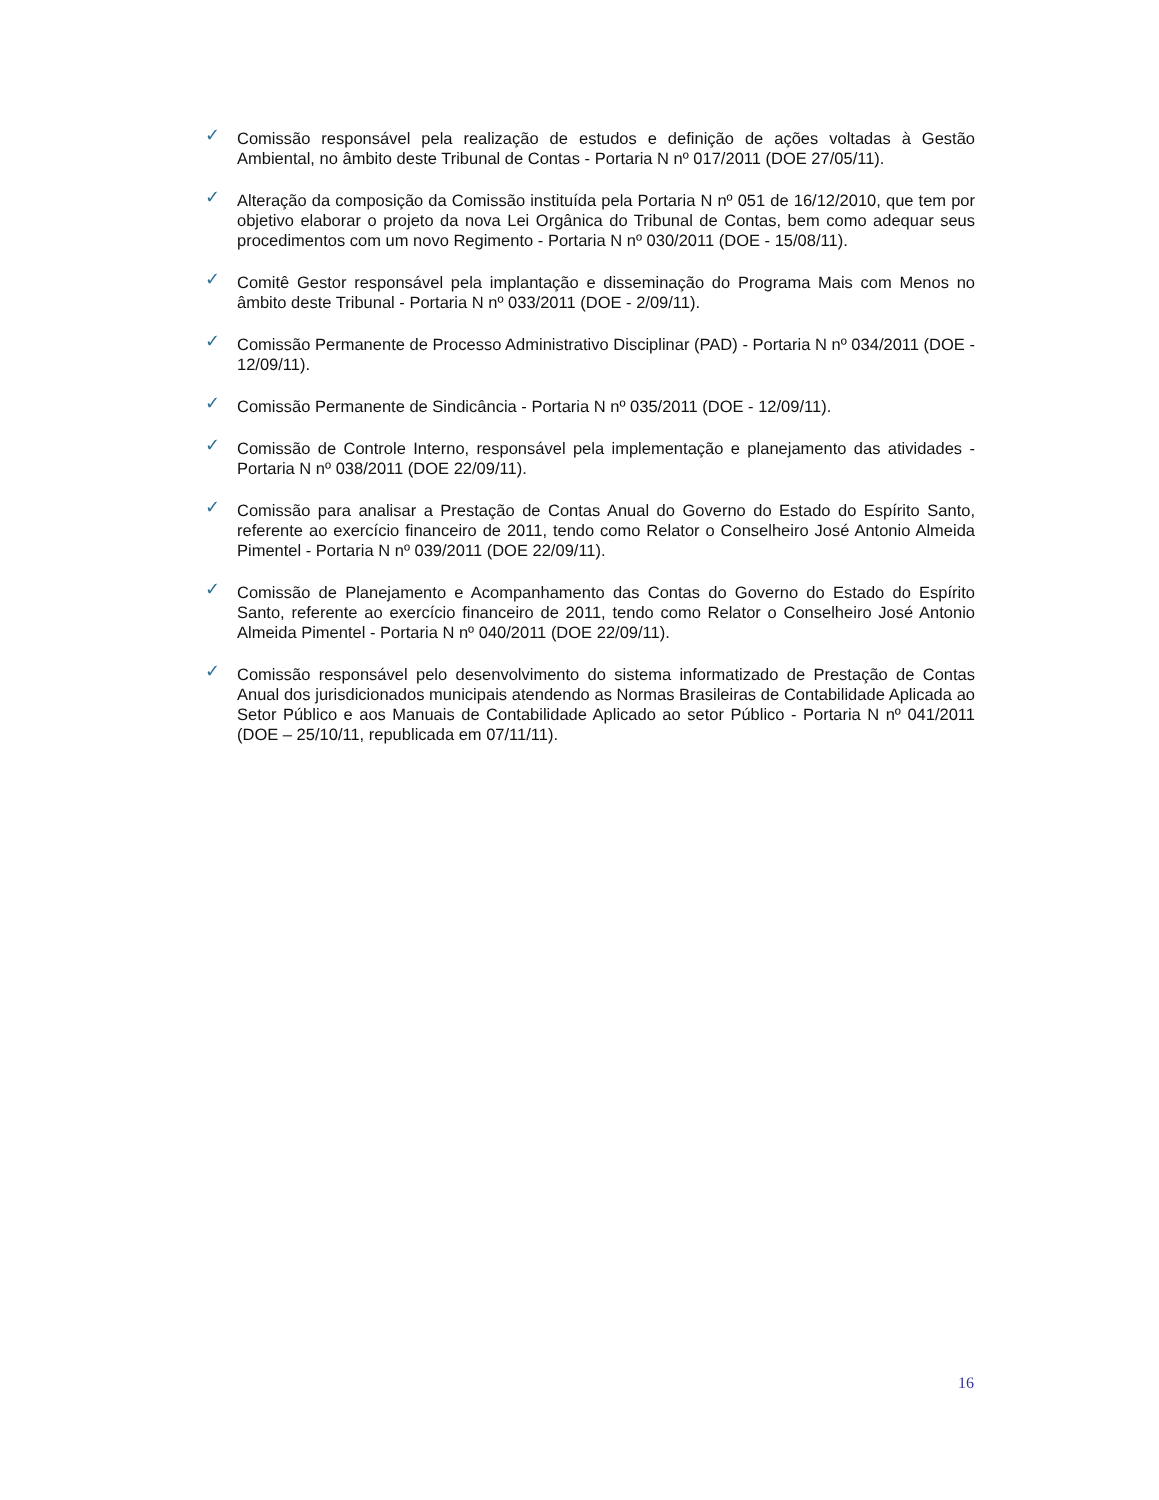✓ Comissão responsável pela realização de estudos e definição de ações voltadas à Gestão Ambiental, no âmbito deste Tribunal de Contas - Portaria N nº 017/2011 (DOE 27/05/11).
✓ Alteração da composição da Comissão instituída pela Portaria N nº 051 de 16/12/2010, que tem por objetivo elaborar o projeto da nova Lei Orgânica do Tribunal de Contas, bem como adequar seus procedimentos com um novo Regimento - Portaria N nº 030/2011 (DOE - 15/08/11).
✓ Comitê Gestor responsável pela implantação e disseminação do Programa Mais com Menos no âmbito deste Tribunal - Portaria N nº 033/2011 (DOE - 2/09/11).
✓ Comissão Permanente de Processo Administrativo Disciplinar (PAD) - Portaria N nº 034/2011 (DOE - 12/09/11).
✓ Comissão Permanente de Sindicância - Portaria N nº 035/2011 (DOE - 12/09/11).
✓ Comissão de Controle Interno, responsável pela implementação e planejamento das atividades - Portaria N nº 038/2011 (DOE 22/09/11).
✓ Comissão para analisar a Prestação de Contas Anual do Governo do Estado do Espírito Santo, referente ao exercício financeiro de 2011, tendo como Relator o Conselheiro José Antonio Almeida Pimentel - Portaria N nº 039/2011 (DOE 22/09/11).
✓ Comissão de Planejamento e Acompanhamento das Contas do Governo do Estado do Espírito Santo, referente ao exercício financeiro de 2011, tendo como Relator o Conselheiro José Antonio Almeida Pimentel - Portaria N nº 040/2011 (DOE 22/09/11).
✓ Comissão responsável pelo desenvolvimento do sistema informatizado de Prestação de Contas Anual dos jurisdicionados municipais atendendo as Normas Brasileiras de Contabilidade Aplicada ao Setor Público e aos Manuais de Contabilidade Aplicado ao setor Público - Portaria N nº 041/2011 (DOE – 25/10/11, republicada em 07/11/11).
16